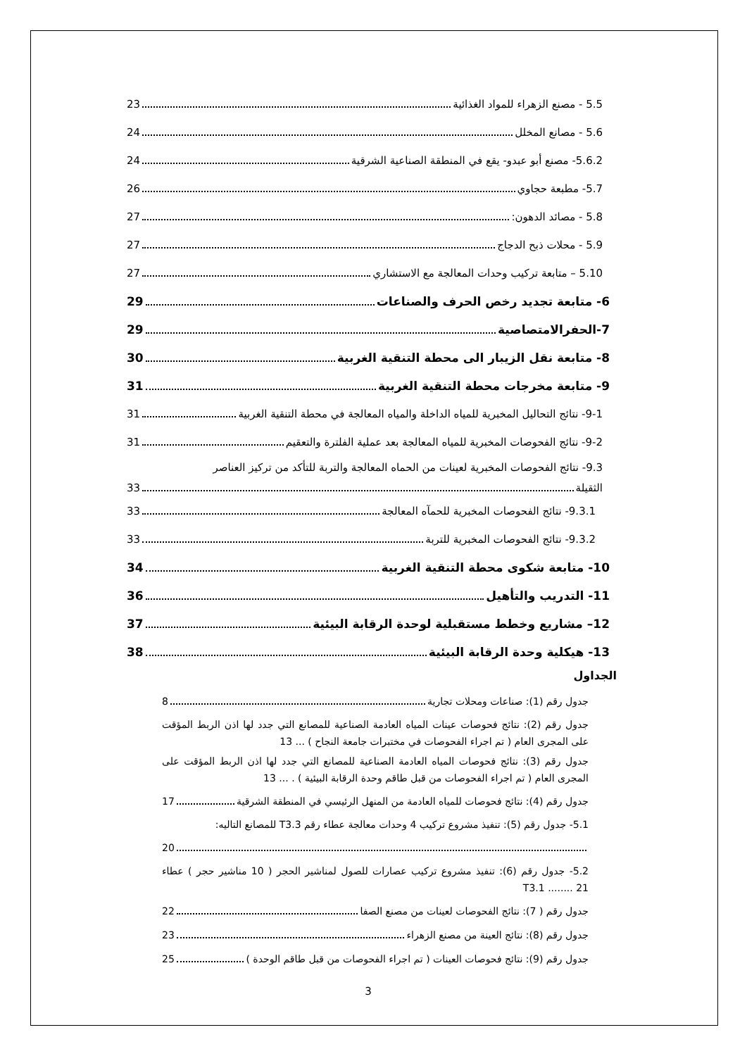5.5 - مصنع الزهراء للمواد الغذائية 23
5.6 - مصانع المخلل 24
5.6.2- مصنع أبو عبدو- يقع في المنطقة الصناعية الشرقية 24
5.7- مطبعة حجاوي 26
5.8 - مصائد الدهون: 27
5.9 - محلات ذبح الدجاج 27
5.10 – متابعة تركيب وحدات المعالجة مع الاستشاري 27
6- متابعة تجديد رخص الحرف والصناعات 29
7-الحفرالامتصاصية 29
8- متابعة نقل الزيبار الى محطة التنقية الغربية 30
9- متابعة مخرجات محطة التنقية الغربية 31
9-1- نتائج التحاليل المخبرية للمياه الداخلة والمياه المعالجة في محطة التنقية الغربية 31
9-2- نتائج الفحوصات المخبرية للمياه المعالجة بعد عملية الفلترة والتعقيم 31
9.3- نتائج الفحوصات المخبرية لعينات من الحماه المعالجة والتربة للتأكد من تركيز العناصر
الثقيلة 33
9.3.1- نتائج الفحوصات المخبرية للحمآه المعالجة 33
9.3.2- نتائج الفحوصات المخبرية للتربة 33
10- متابعة شكوى محطة التنقية الغربية 34
11- التدريب والتأهيل 36
12– مشاريع وخطط مستقبلية لوحدة الرقابة البيئية 37
13- هيكلية وحدة الرقابة البيئية 38
الجداول
جدول رقم (1): صناعات ومحلات تجارية 8
جدول رقم (2): نتائج فحوصات عينات المياه العادمة الصناعية للمصانع التي جدد لها اذن الربط المؤقت على المجرى العام ( تم اجراء الفحوصات في مختبرات جامعة النجاح ) ... 13
جدول رقم (3): نتائج فحوصات المياه العادمة الصناعية للمصانع التي جدد لها اذن الربط المؤقت على المجرى العام ( تم اجراء الفحوصات من قبل طاقم وحدة الرقابة البيئية ) . ... 13
جدول رقم (4): نتائج فحوصات للمياه العادمة من المنهل الرئيسي في المنطقة الشرقية 17
5.1- جدول رقم (5): تنفيذ مشروع تركيب 4 وحدات معالجة عطاء رقم T3.3 للمصانع التاليه:
20
5.2- جدول رقم (6): تنفيذ مشروع تركيب عصارات للصول لمناشير الحجر ( 10 مناشير حجر ) عطاء T3.1 ........ 21
جدول رقم ( 7): نتائج الفحوصات لعينات من مصنع الصفا 22
جدول رقم (8): نتائج العينة من مصنع الزهراء 23
جدول رقم (9): نتائج فحوصات العينات ( تم اجراء الفحوصات من قبل طاقم الوحدة ) 25
3